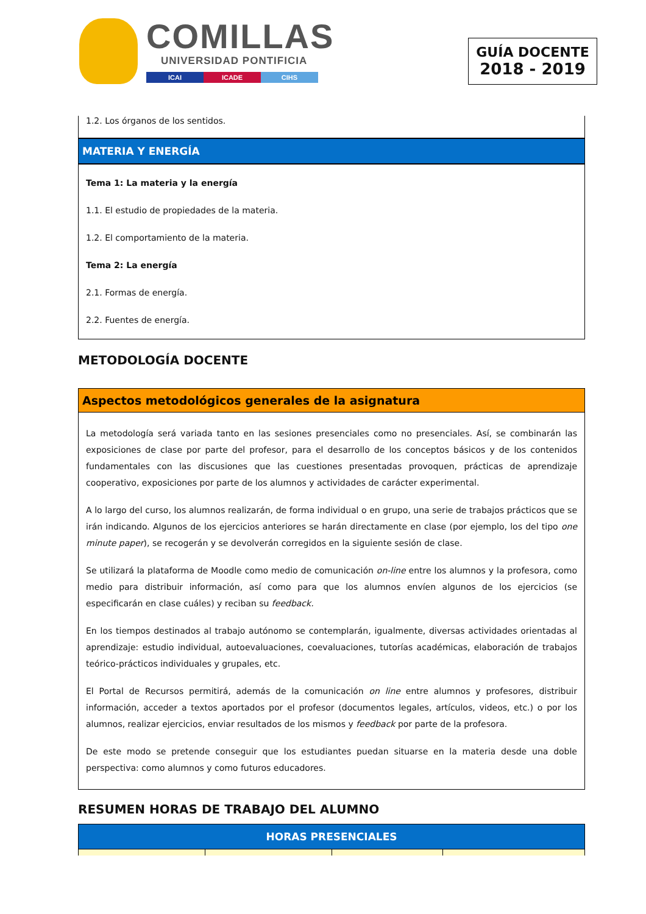COMILLAS
UNIVERSIDAD PONTIFICIA
ICAI ICADE CIHS
GUÍA DOCENTE
2018 - 2019
1.2. Los órganos de los sentidos.
MATERIA Y ENERGÍA
Tema 1: La materia y la energía
1.1. El estudio de propiedades de la materia.
1.2. El comportamiento de la materia.
Tema 2: La energía
2.1. Formas de energía.
2.2. Fuentes de energía.
METODOLOGÍA DOCENTE
Aspectos metodológicos generales de la asignatura
La metodología será variada tanto en las sesiones presenciales como no presenciales. Así, se combinarán las exposiciones de clase por parte del profesor, para el desarrollo de los conceptos básicos y de los contenidos fundamentales con las discusiones que las cuestiones presentadas provoquen, prácticas de aprendizaje cooperativo, exposiciones por parte de los alumnos y actividades de carácter experimental.
A lo largo del curso, los alumnos realizarán, de forma individual o en grupo, una serie de trabajos prácticos que se irán indicando. Algunos de los ejercicios anteriores se harán directamente en clase (por ejemplo, los del tipo one minute paper), se recogerán y se devolverán corregidos en la siguiente sesión de clase.
Se utilizará la plataforma de Moodle como medio de comunicación on-line entre los alumnos y la profesora, como medio para distribuir información, así como para que los alumnos envíen algunos de los ejercicios (se especificarán en clase cuáles) y reciban su feedback.
En los tiempos destinados al trabajo autónomo se contemplarán, igualmente, diversas actividades orientadas al aprendizaje: estudio individual, autoevaluaciones, coevaluaciones, tutorías académicas, elaboración de trabajos teórico-prácticos individuales y grupales, etc.
El Portal de Recursos permitirá, además de la comunicación on line entre alumnos y profesores, distribuir información, acceder a textos aportados por el profesor (documentos legales, artículos, videos, etc.) o por los alumnos, realizar ejercicios, enviar resultados de los mismos y feedback por parte de la profesora.
De este modo se pretende conseguir que los estudiantes puedan situarse en la materia desde una doble perspectiva: como alumnos y como futuros educadores.
RESUMEN HORAS DE TRABAJO DEL ALUMNO
| HORAS PRESENCIALES | | | |
| --- | --- | --- | --- |